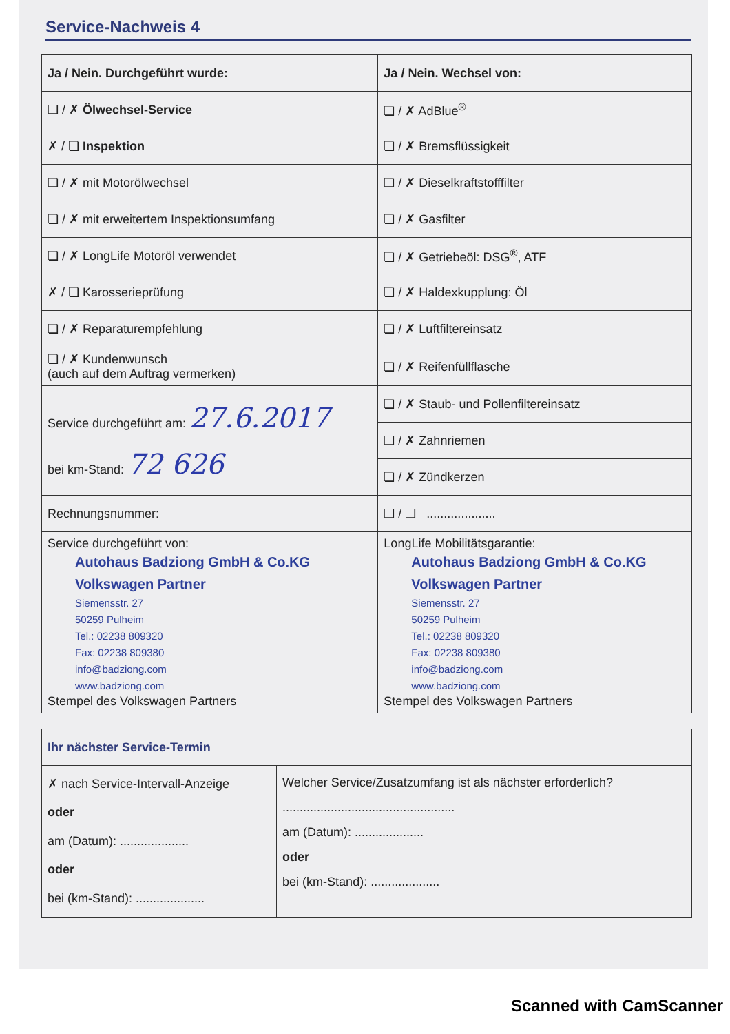Service-Nachweis 4
| Ja / Nein. Durchgeführt wurde: | Ja / Nein. Wechsel von: |
| --- | --- |
| ❏ / ✗ Ölwechsel-Service | ❏ / ✗ AdBlue<sup>®</sup> |
| ✗ / ❏ Inspektion | ❏ / ✗ Bremsflüssigkeit |
| ❏ / ✗ mit Motorölwechsel | ❏ / ✗ Dieselkraftstofffilter |
| ❏ / ✗ mit erweitertem Inspektionsumfang | ❏ / ✗ Gasfilter |
| ❏ / ✗ LongLife Motoröl verwendet | ❏ / ✗ Getriebeöl: DSG<sup>®</sup>, ATF |
| ✗ / ❏ Karosserieprüfung | ❏ / ✗ Haldexkupplung: Öl |
| ❏ / ✗ Reparaturempfehlung | ❏ / ✗ Luftfiltereinsatz |
| ❏ / ✗ Kundenwunsch (auch auf dem Auftrag vermerken) | ❏ / ✗ Reifenfüllflasche |
| Service durchgeführt am: 27.6.2017 bei km-Stand: 72 626 | ❏ / ✗ Staub- und Pollenfiltereinsatz |
| | ❏ / ✗ Zahnriemen |
| | ❏ / ✗ Zündkerzen |
| Rechnungsnummer: | ❏ / ❏ .................... |
| Service durchgeführt von: Autohaus Badziong GmbH & Co.KG Volkswagen Partner Siemensstr. 27 50259 Pulheim Tel.: 02238 809320 Fax: 02238 809380 info@badziong.com www.badziong.com Stempel des Volkswagen Partners | LongLife Mobilitätsgarantie: Autohaus Badziong GmbH & Co.KG Volkswagen Partner Siemensstr. 27 50259 Pulheim Tel.: 02238 809320 Fax: 02238 809380 info@badziong.com www.badziong.com Stempel des Volkswagen Partners |
| Ihr nächster Service-Termin | |
| --- | --- |
| ✗ nach Service-Intervall-Anzeige oder am (Datum): .................... oder bei (km-Stand): .................... | Welcher Service/Zusatzumfang ist als nächster erforderlich? .................................................. am (Datum): .................... oder bei (km-Stand): .................... |
Scanned with CamScanner